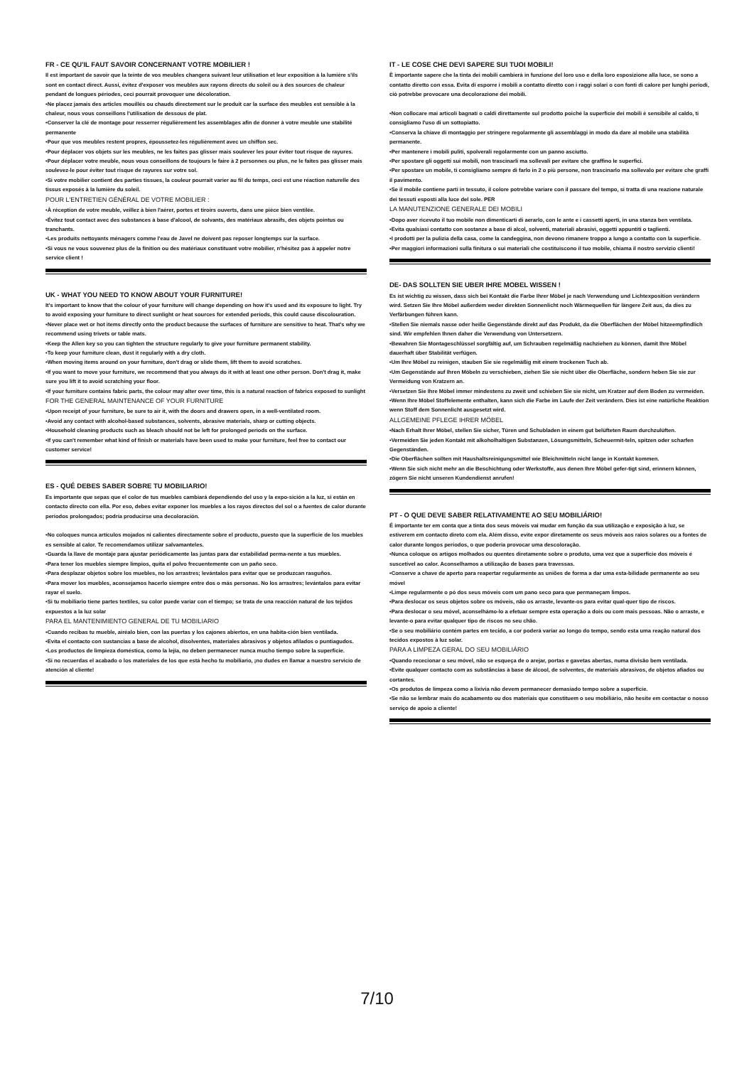FR - CE QU'IL FAUT SAVOIR CONCERNANT VOTRE MOBILIER !
Il est important de savoir que la teinte de vos meubles changera suivant leur utilisation et leur exposition à la lumière s'ils sont en contact direct. Aussi, évitez d'exposer vos meubles aux rayons directs du soleil ou à des sources de chaleur pendant de longues périodes, ceci pourrait provoquer une décoloration.
•Ne placez jamais des articles mouillés ou chauds directement sur le produit car la surface des meubles est sensible à la chaleur, nous vous conseillons l'utilisation de dessous de plat.
•Conserver la clé de montage pour resserrer régulièrement les assemblages afin de donner à votre meuble une stabilité permanente
•Pour que vos meubles restent propres, époussetez-les régulièrement avec un chiffon sec.
•Pour déplacer vos objets sur les meubles, ne les faites pas glisser mais soulever les pour éviter tout risque de rayures.
•Pour déplacer votre meuble, nous vous conseillons de toujours le faire à 2 personnes ou plus, ne le faites pas glisser mais soulevez-le pour éviter tout risque de rayures sur votre sol.
•Si votre mobilier contient des parties tissues, la couleur pourrait varier au fil du temps, ceci est une réaction naturelle des tissus exposés à la lumière du soleil.
POUR L'ENTRETIEN GÉNÉRAL DE VOTRE MOBILIER :
•À réception de votre meuble, veillez à bien l'aérer, portes et tiroirs ouverts, dans une pièce bien ventilée.
•Évitez tout contact avec des substances à base d'alcool, de solvants, des matériaux abrasifs, des objets pointus ou tranchants.
•Les produits nettoyants ménagers comme l'eau de Javel ne doivent pas reposer longtemps sur la surface.
•Si vous ne vous souvenez plus de la finition ou des matériaux constituant votre mobilier, n'hésitez pas à appeler notre service client !
UK - WHAT YOU NEED TO KNOW ABOUT YOUR FURNITURE!
It's important to know that the colour of your furniture will change depending on how it's used and its exposure to light. Try to avoid exposing your furniture to direct sunlight or heat sources for extended periods, this could cause discolouration.
•Never place wet or hot items directly onto the product because the surfaces of furniture are sensitive to heat. That's why we recommend using trivets or table mats.
•Keep the Allen key so you can tighten the structure regularly to give your furniture permanent stability.
•To keep your furniture clean, dust it regularly with a dry cloth.
•When moving items around on your furniture, don't drag or slide them, lift them to avoid scratches.
•If you want to move your furniture, we recommend that you always do it with at least one other person. Don't drag it, make sure you lift it to avoid scratching your floor.
•If your furniture contains fabric parts, the colour may alter over time, this is a natural reaction of fabrics exposed to sunlight
FOR THE GENERAL MAINTENANCE OF YOUR FURNITURE
•Upon receipt of your furniture, be sure to air it, with the doors and drawers open, in a well-ventilated room.
•Avoid any contact with alcohol-based substances, solvents, abrasive materials, sharp or cutting objects.
•Household cleaning products such as bleach should not be left for prolonged periods on the surface.
•If you can't remember what kind of finish or materials have been used to make your furniture, feel free to contact our customer service!
ES - QUÉ DEBES SABER SOBRE TU MOBILIARIO!
Es importante que sepas que el color de tus muebles cambiará dependiendo del uso y la expo-sición a la luz, si están en contacto directo con ella. Por eso, debes evitar exponer los muebles a los rayos directos del sol o a fuentes de calor durante períodos prolongados; podría producirse una decoloración.
•No coloques nunca artículos mojados ni calientes directamente sobre el producto, puesto que la superficie de los muebles es sensible al calor. Te recomendamos utilizar salvamanteles.
•Guarda la llave de montaje para ajustar periódicamente las juntas para dar estabilidad perma-nente a tus muebles.
•Para tener los muebles siempre limpios, quita el polvo frecuentemente con un paño seco.
•Para desplazar objetos sobre los muebles, no los arrastres; levántalos para evitar que se produzcan rasguños.
•Para mover los muebles, aconsejamos hacerlo siempre entre dos o más personas. No los arrastres; levántalos para evitar rayar el suelo.
•Si tu mobiliario tiene partes textiles, su color puede variar con el tiempo; se trata de una reacción natural de los tejidos expuestos a la luz solar
PARA EL MANTENIMIENTO GENERAL DE TU MOBILIARIO
•Cuando recibas tu mueble, airéalo bien, con las puertas y los cajones abiertos, en una habita-ción bien ventilada.
•Evita el contacto con sustancias a base de alcohol, disolventes, materiales abrasivos y objetos afilados o puntiagudos.
•Los productos de limpieza doméstica, como la lejía, no deben permanecer nunca mucho tiempo sobre la superficie.
•Si no recuerdas el acabado o los materiales de los que está hecho tu mobiliario, ¡no dudes en llamar a nuestro servicio de atención al cliente!
IT - LE COSE CHE DEVI SAPERE SUI TUOI MOBILI!
È importante sapere che la tinta dei mobili cambierà in funzione del loro uso e della loro esposizione alla luce, se sono a contatto diretto con essa. Evita di esporre i mobili a contatto diretto con i raggi solari o con fonti di calore per lunghi periodi, ciò potrebbe provocare una decolorazione dei mobili.
•Non collocare mai articoli bagnati o caldi direttamente sul prodotto poiché la superficie dei mobili è sensibile al caldo, ti consigliamo l'uso di un sottopiatto.
•Conserva la chiave di montaggio per stringere regolarmente gli assemblaggi in modo da dare al mobile una stabilità permanente.
•Per mantenere i mobili puliti, spolverali regolarmente con un panno asciutto.
•Per spostare gli oggetti sui mobili, non trascinarli ma sollevali per evitare che graffino le superfici.
•Per spostare un mobile, ti consigliamo sempre di farlo in 2 o più persone, non trascinarlo ma sollevalo per evitare che graffi il pavimento.
•Se il mobile contiene parti in tessuto, il colore potrebbe variare con il passare del tempo, si tratta di una reazione naturale dei tessuti esposti alla luce del sole. PER
LA MANUTENZIONE GENERALE DEI MOBILI
•Dopo aver ricevuto il tuo mobile non dimenticarti di aerarlo, con le ante e i cassetti aperti, in una stanza ben ventilata.
•Evita qualsiasi contatto con sostanze a base di alcol, solventi, materiali abrasivi, oggetti appuntiti o taglienti.
•I prodotti per la pulizia della casa, come la candeggina, non devono rimanere troppo a lungo a contatto con la superficie.
•Per maggiori informazioni sulla finitura o sui materiali che costituiscono il tuo mobile, chiama il nostro servizio clienti!
DE- DAS SOLLTEN SIE UBER IHRE MOBEL WISSEN !
Es ist wichtig zu wissen, dass sich bei Kontakt die Farbe Ihrer Möbel je nach Verwendung und Lichtexposition verändern wird. Setzen Sie Ihre Möbel außerdem weder direkten Sonnenlicht noch Wärmequellen für längere Zeit aus, da dies zu Verfärbungen führen kann.
•Stellen Sie niemals nasse oder heiße Gegenstände direkt auf das Produkt, da die Oberflächen der Möbel hitzeempfindlich sind. Wir empfehlen Ihnen daher die Verwendung von Untersetzern.
•Bewahren Sie Montageschlüssel sorgfältig auf, um Schrauben regelmäßig nachziehen zu können, damit Ihre Möbel dauerhaft über Stabilität verfügen.
•Um Ihre Möbel zu reinigen, stauben Sie sie regelmäßig mit einem trockenen Tuch ab.
•Um Gegenstände auf Ihren Möbeln zu verschieben, ziehen Sie sie nicht über die Oberfläche, sondern heben Sie sie zur Vermeidung von Kratzern an.
•Versetzen Sie Ihre Möbel immer mindestens zu zweit und schieben Sie sie nicht, um Kratzer auf dem Boden zu vermeiden.
•Wenn Ihre Möbel Stoffelemente enthalten, kann sich die Farbe im Laufe der Zeit verändern. Dies ist eine natürliche Reaktion wenn Stoff dem Sonnenlicht ausgesetzt wird.
ALLGEMEINE PFLEGE IHRER MÖBEL
•Nach Erhalt Ihrer Möbel, stellen Sie sicher, Türen und Schubladen in einem gut belüfteten Raum durchzulüften.
•Vermeiden Sie jeden Kontakt mit alkoholhaltigen Substanzen, Lösungsmitteln, Scheuermit-teln, spitzen oder scharfen Gegenständen.
•Die Oberflächen sollten mit Haushaltsreinigungsmittel wie Bleichmitteln nicht lange in Kontakt kommen.
•Wenn Sie sich nicht mehr an die Beschichtung oder Werkstoffe, aus denen Ihre Möbel gefer-tigt sind, erinnern können, zögern Sie nicht unseren Kundendienst anrufen!
PT - O QUE DEVE SABER RELATIVAMENTE AO SEU MOBILIÁRIO!
É importante ter em conta que a tinta dos seus móveis vai mudar em função da sua utilização e exposição à luz, se estiverem em contacto direto com ela. Além disso, evite expor diretamente os seus móveis aos raios solares ou a fontes de calor durante longos períodos, o que poderia provocar uma descoloração.
•Nunca coloque os artigos molhados ou quentes diretamente sobre o produto, uma vez que a superfície dos móveis é suscetível ao calor. Aconselhamos a utilização de bases para travessas.
•Conserve a chave de aperto para reapertar regularmente as uniões de forma a dar uma esta-bilidade permanente ao seu móvel
•Limpe regularmente o pó dos seus móveis com um pano seco para que permaneçam limpos.
•Para deslocar os seus objetos sobre os móveis, não os arraste, levante-os para evitar qual-quer tipo de riscos.
•Para deslocar o seu móvel, aconselhámo-lo a efetuar sempre esta operação a dois ou com mais pessoas. Não o arraste, e levante-o para evitar qualquer tipo de riscos no seu chão.
•Se o seu mobiliário contém partes em tecido, a cor poderá variar ao longo do tempo, sendo esta uma reação natural dos tecidos expostos à luz solar.
PARA A LIMPEZA GERAL DO SEU MOBILIÁRIO
•Quando rececionar o seu móvel, não se esqueça de o arejar, portas e gavetas abertas, numa divisão bem ventilada.
•Evite qualquer contacto com as substâncias à base de álcool, de solventes, de materiais abrasivos, de objetos afiados ou cortantes.
•Os produtos de limpeza como a lixívia não devem permanecer demasiado tempo sobre a superfície.
•Se não se lembrar mais do acabamento ou dos materiais que constituem o seu mobiliário, não hesite em contactar o nosso serviço de apoio a cliente!
7/10